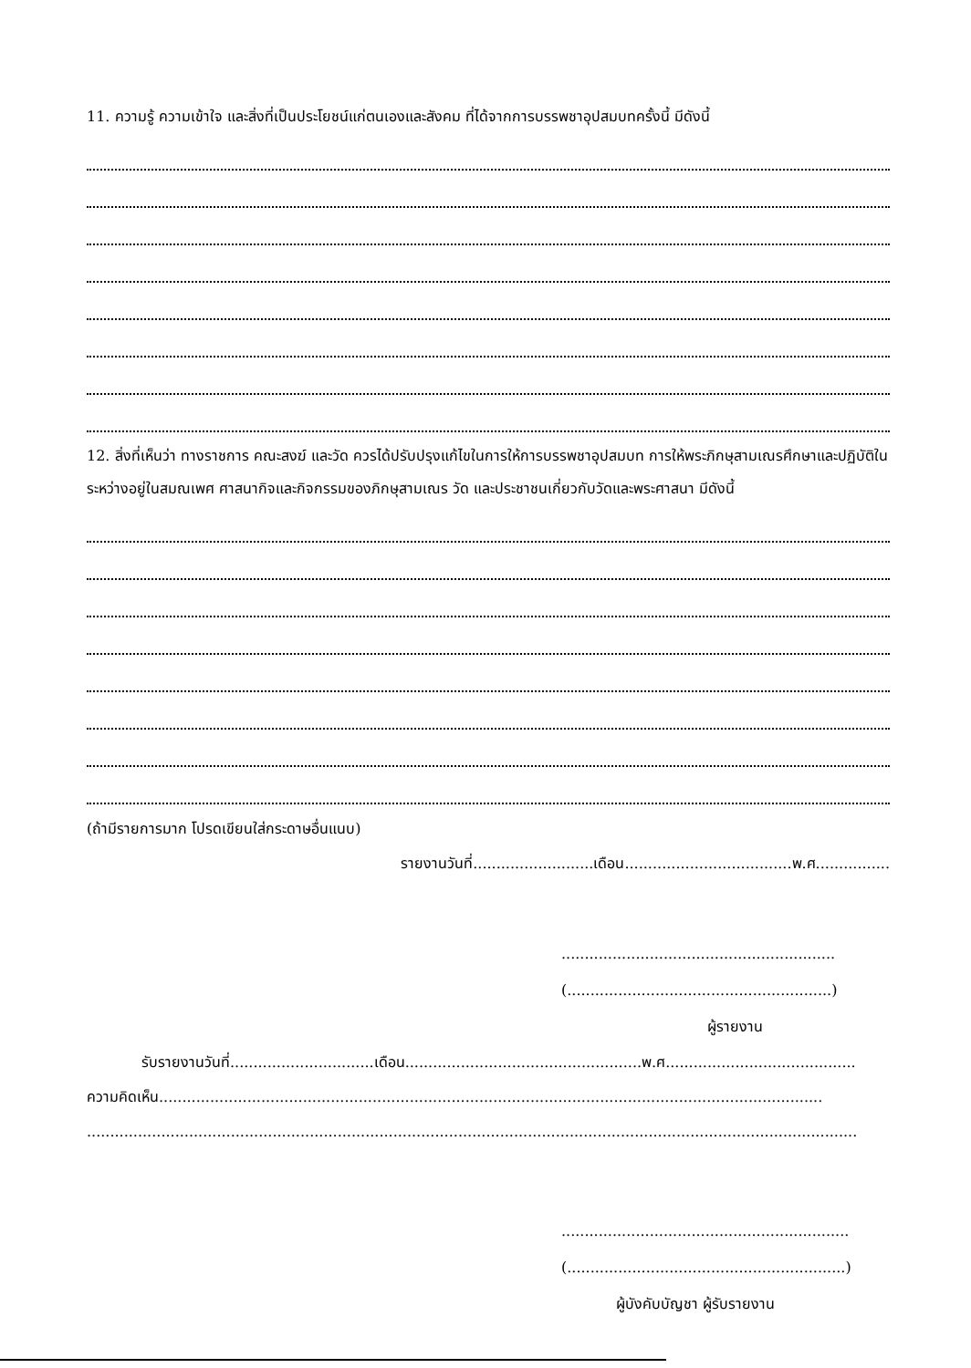11. ความรู้ ความเข้าใจ และสิ่งที่เป็นประโยชน์แก่ตนเองและสังคม ที่ได้จากการบรรพชาอุปสมบทครั้งนี้ มีดังนี้
12. สิ่งที่เห็นว่า ทางราชการ คณะสงฆ์ และวัด ควรได้ปรับปรุงแก้ไขในการให้การบรรพชาอุปสมบท การให้พระภิกษุสามเณรศึกษาและปฏิบัติในระหว่างอยู่ในสมณเพศ ศาสนากิจและกิจกรรมของภิกษุสามเณร วัด และประชาชนเกี่ยวกับวัดและพระศาสนา มีดังนี้
(ถ้ามีรายการมาก โปรดเขียนใส่กระดาษอื่นแนบ)
รายงานวันที่..........................เดือน....................................พ.ศ................
...........................................................
(.........................................................)
ผู้รายงาน
รับรายงานวันที่...............................เดือน...................................................พ.ศ.........................................
ความคิดเห็น...............................................................................................................................................
......................................................................................................................................................................
..............................................................
(............................................................)
ผู้บังคับบัญชา ผู้รับรายงาน